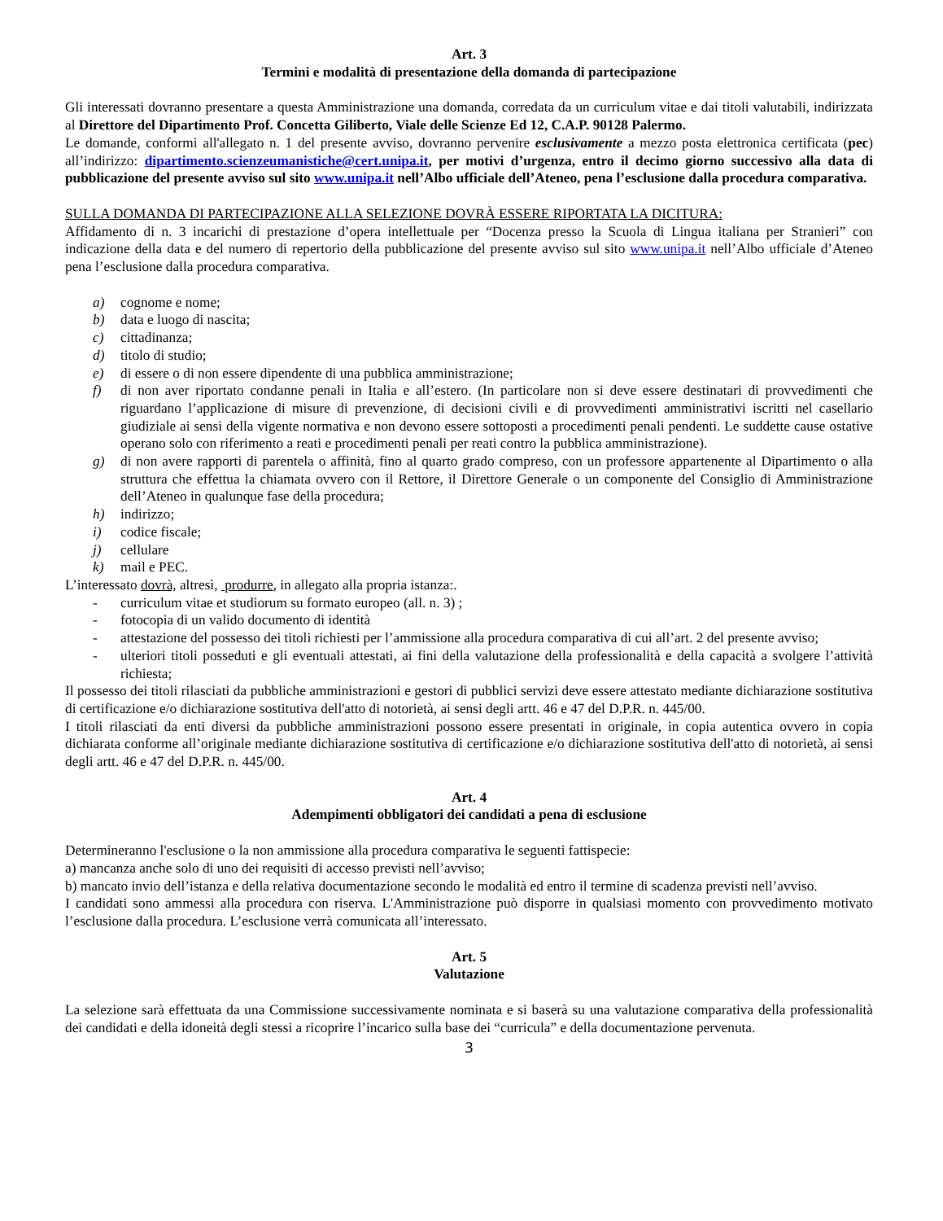Art. 3
Termini e modalità di presentazione della domanda di partecipazione
Gli interessati dovranno presentare a questa Amministrazione una domanda, corredata da un curriculum vitae e dai titoli valutabili, indirizzata al Direttore del Dipartimento Prof. Concetta Giliberto, Viale delle Scienze Ed 12, C.A.P. 90128 Palermo.
Le domande, conformi all'allegato n. 1 del presente avviso, dovranno pervenire esclusivamente a mezzo posta elettronica certificata (pec) all’indirizzo: dipartimento.scienzeumanistiche@cert.unipa.it, per motivi d’urgenza, entro il decimo giorno successivo alla data di pubblicazione del presente avviso sul sito www.unipa.it nell’Albo ufficiale dell’Ateneo, pena l’esclusione dalla procedura comparativa.
SULLA DOMANDA DI PARTECIPAZIONE ALLA SELEZIONE DOVRÀ ESSERE RIPORTATA LA DICITURA:
Affidamento di n. 3 incarichi di prestazione d’opera intellettuale per “Docenza presso la Scuola di Lingua italiana per Stranieri” con indicazione della data e del numero di repertorio della pubblicazione del presente avviso sul sito www.unipa.it nell’Albo ufficiale d’Ateneo pena l’esclusione dalla procedura comparativa.
a) cognome e nome;
b) data e luogo di nascita;
c) cittadinanza;
d) titolo di studio;
e) di essere o di non essere dipendente di una pubblica amministrazione;
f) di non aver riportato condanne penali in Italia e all’estero. (In particolare non si deve essere destinatari di provvedimenti che riguardano l’applicazione di misure di prevenzione, di decisioni civili e di provvedimenti amministrativi iscritti nel casellario giudiziale ai sensi della vigente normativa e non devono essere sottoposti a procedimenti penali pendenti. Le suddette cause ostative operano solo con riferimento a reati e procedimenti penali per reati contro la pubblica amministrazione).
g) di non avere rapporti di parentela o affinità, fino al quarto grado compreso, con un professore appartenente al Dipartimento o alla struttura che effettua la chiamata ovvero con il Rettore, il Direttore Generale o un componente del Consiglio di Amministrazione dell’Ateneo in qualunque fase della procedura;
h) indirizzo;
i) codice fiscale;
j) cellulare
k) mail e PEC.
L’interessato dovrà, altresì, produrre, in allegato alla propria istanza:.
- curriculum vitae et studiorum su formato europeo (all. n. 3) ;
- fotocopia di un valido documento di identità
- attestazione del possesso dei titoli richiesti per l’ammissione alla procedura comparativa di cui all’art. 2 del presente avviso;
- ulteriori titoli posseduti e gli eventuali attestati, ai fini della valutazione della professionalità e della capacità a svolgere l’attività richiesta;
Il possesso dei titoli rilasciati da pubbliche amministrazioni e gestori di pubblici servizi deve essere attestato mediante dichiarazione sostitutiva di certificazione e/o dichiarazione sostitutiva dell'atto di notorietà, ai sensi degli artt. 46 e 47 del D.P.R. n. 445/00.
I titoli rilasciati da enti diversi da pubbliche amministrazioni possono essere presentati in originale, in copia autentica ovvero in copia dichiarata conforme all’originale mediante dichiarazione sostitutiva di certificazione e/o dichiarazione sostitutiva dell'atto di notorietà, ai sensi degli artt. 46 e 47 del D.P.R. n. 445/00.
Art. 4
Adempimenti obbligatori dei candidati a pena di esclusione
Determineranno l'esclusione o la non ammissione alla procedura comparativa le seguenti fattispecie:
a) mancanza anche solo di uno dei requisiti di accesso previsti nell’avviso;
b) mancato invio dell’istanza e della relativa documentazione secondo le modalità ed entro il termine di scadenza previsti nell’avviso.
I candidati sono ammessi alla procedura con riserva. L'Amministrazione può disporre in qualsiasi momento con provvedimento motivato l’esclusione dalla procedura. L’esclusione verrà comunicata all’interessato.
Art. 5
Valutazione
La selezione sarà effettuata da una Commissione successivamente nominata e si baserà su una valutazione comparativa della professionalità dei candidati e della idoneità degli stessi a ricoprire l’incarico sulla base dei “curricula” e della documentazione pervenuta.
3